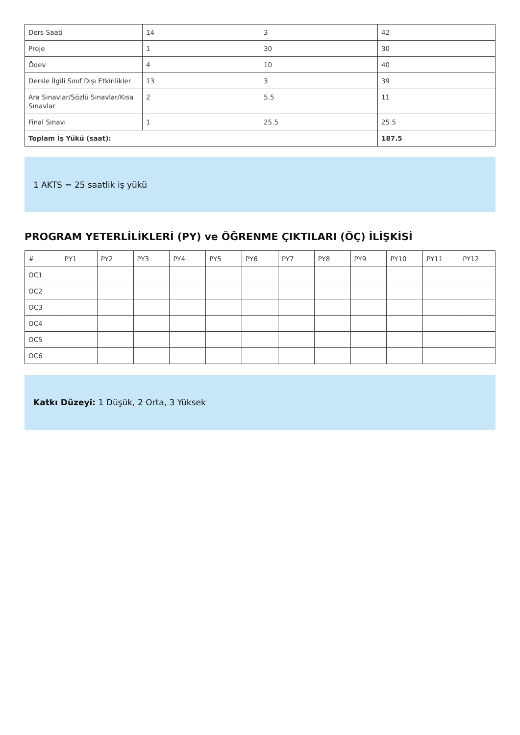| Ders Saati | 14 | 3 | 42 |
| Proje | 1 | 30 | 30 |
| Ödev | 4 | 10 | 40 |
| Dersle İlgili Sınıf Dışı Etkinlikler | 13 | 3 | 39 |
| Ara Sınavlar/Sözlü Sınavlar/Kısa Sınavlar | 2 | 5.5 | 11 |
| Final Sınavı | 1 | 25.5 | 25.5 |
| Toplam İş Yükü (saat): | | | 187.5 |
1 AKTS = 25 saatlik iş yükü
PROGRAM YETERLİLİKLERİ (PY) ve ÖĞRENME ÇIKTILARI (ÖÇ) İLİŞKİSİ
| # | PY1 | PY2 | PY3 | PY4 | PY5 | PY6 | PY7 | PY8 | PY9 | PY10 | PY11 | PY12 |
| OC1 | | | | | | | | | | | | |
| OC2 | | | | | | | | | | | | |
| OC3 | | | | | | | | | | | | |
| OC4 | | | | | | | | | | | | |
| OC5 | | | | | | | | | | | | |
| OC6 | | | | | | | | | | | | |
Katkı Düzeyi: 1 Düşük, 2 Orta, 3 Yüksek